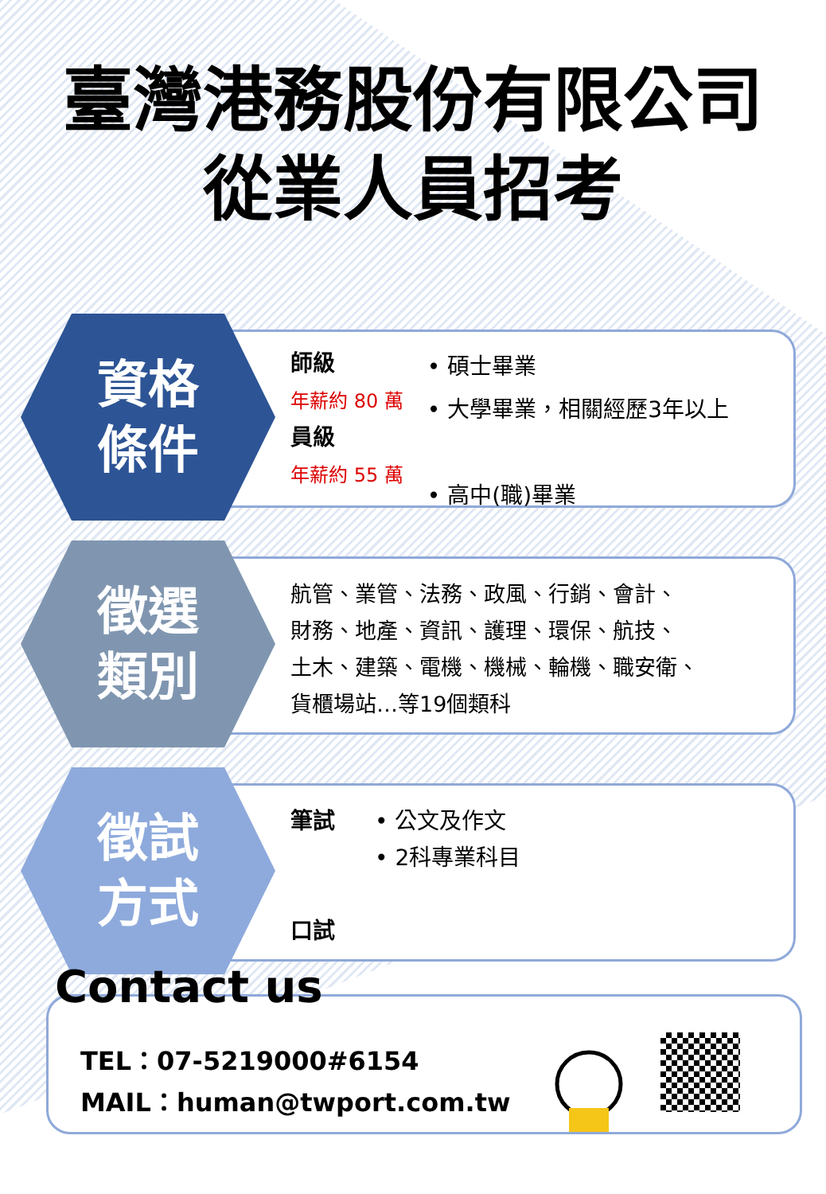臺灣港務股份有限公司
從業人員招考
資格
條件
師級
年薪約 80 萬
員級
年薪約 55 萬
• 碩士畢業
• 大學畢業，相關經歷3年以上
• 高中(職)畢業
徵選
類別
航管、業管、法務、政風、行銷、會計、
財務、地產、資訊、護理、環保、航技、
土木、建築、電機、機械、輪機、職安衛、
貨櫃場站…等19個類科
徵試
方式
筆試
口試
• 公文及作文
• 2科專業科目
Contact us
TEL：07-5219000#6154
MAIL：human@twport.com.tw